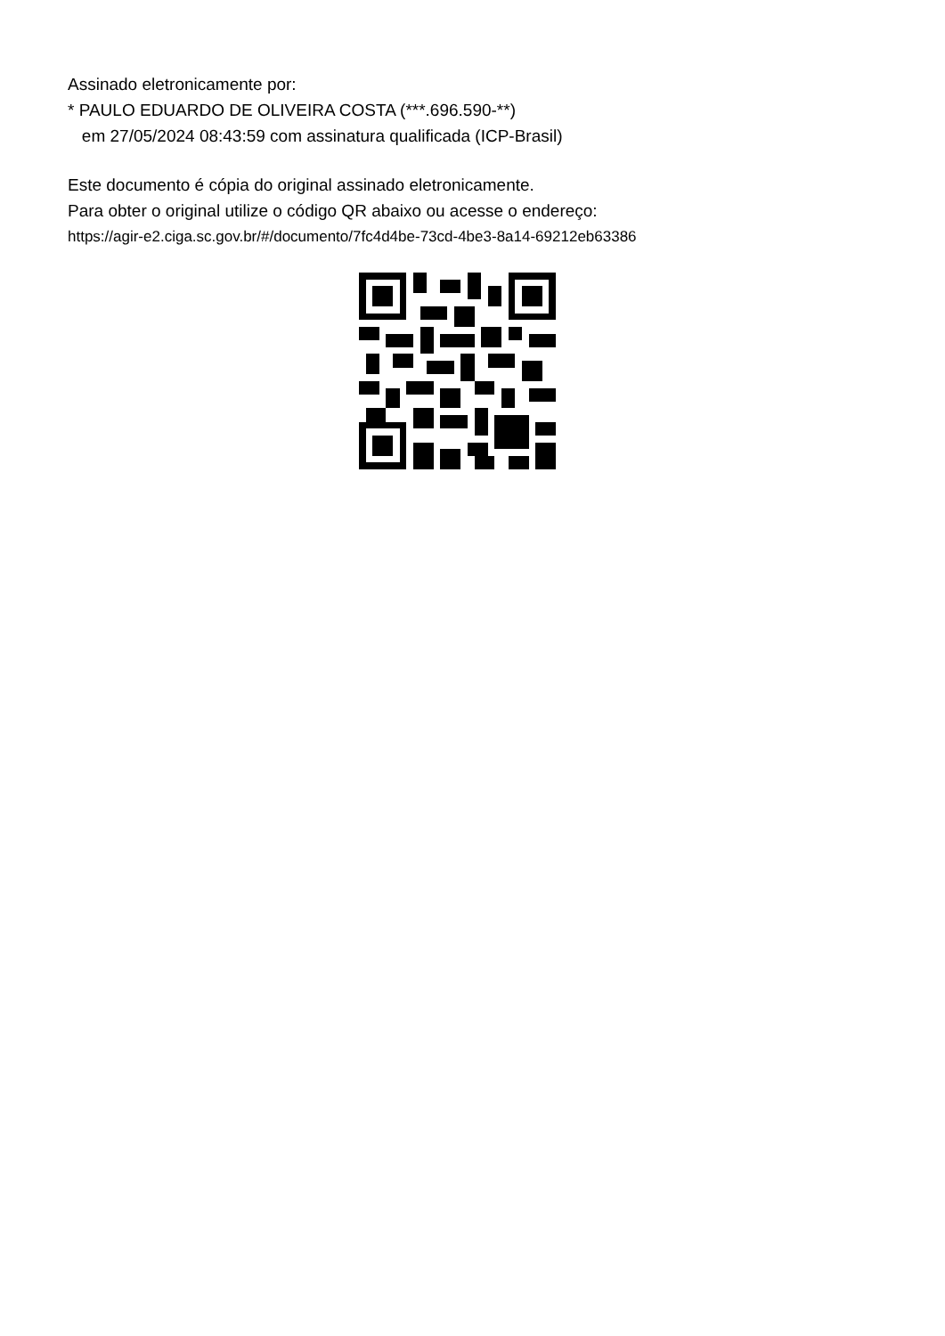Assinado eletronicamente por:
* PAULO EDUARDO DE OLIVEIRA COSTA (***.696.590-**)
em 27/05/2024 08:43:59 com assinatura qualificada (ICP-Brasil)
Este documento é cópia do original assinado eletronicamente.
Para obter o original utilize o código QR abaixo ou acesse o endereço:
https://agir-e2.ciga.sc.gov.br/#/documento/7fc4d4be-73cd-4be3-8a14-69212eb63386